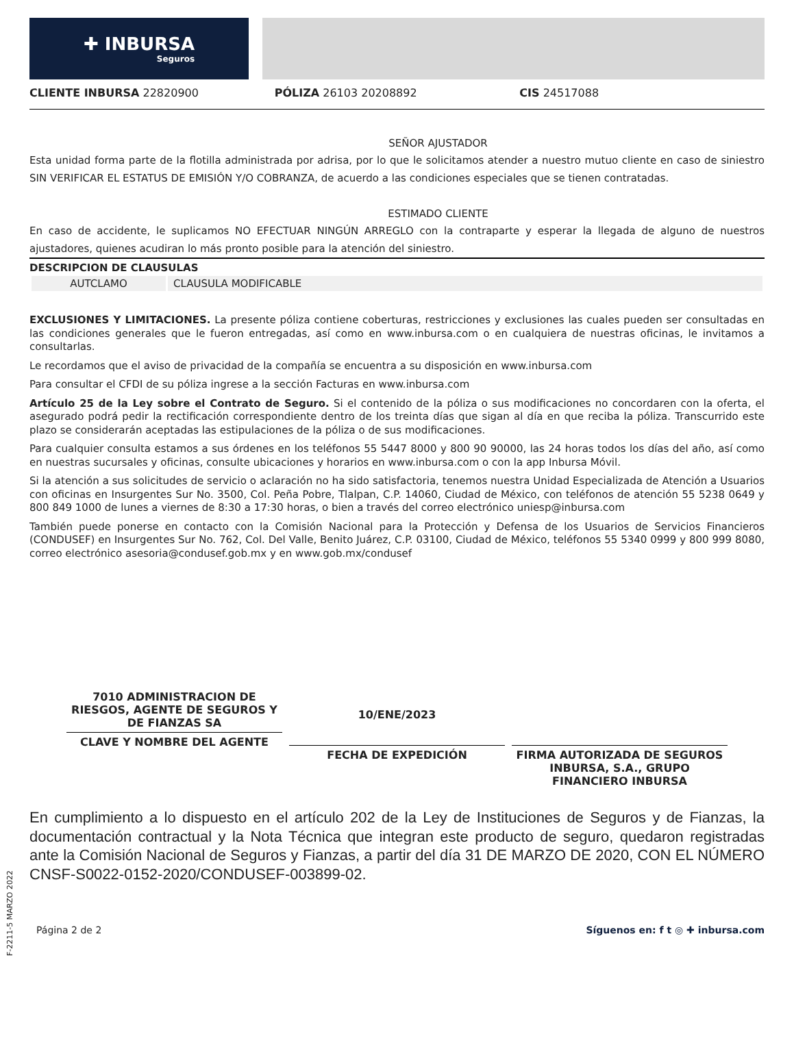✚ INBURSA
Seguros
CLIENTE INBURSA 22820900 PÓLIZA 26103 20208892 CIS 24517088
SEÑOR AJUSTADOR
Esta unidad forma parte de la flotilla administrada por adrisa, por lo que le solicitamos atender a nuestro mutuo cliente en caso de siniestro SIN VERIFICAR EL ESTATUS DE EMISIÓN Y/O COBRANZA, de acuerdo a las condiciones especiales que se tienen contratadas.
ESTIMADO CLIENTE
En caso de accidente, le suplicamos NO EFECTUAR NINGÚN ARREGLO con la contraparte y esperar la llegada de alguno de nuestros ajustadores, quienes acudiran lo más pronto posible para la atención del siniestro.
DESCRIPCION DE CLAUSULAS
| AUTCLAMO | CLAUSULA MODIFICABLE |
EXCLUSIONES Y LIMITACIONES. La presente póliza contiene coberturas, restricciones y exclusiones las cuales pueden ser consultadas en las condiciones generales que le fueron entregadas, así como en www.inbursa.com o en cualquiera de nuestras oficinas, le invitamos a consultarlas.
Le recordamos que el aviso de privacidad de la compañía se encuentra a su disposición en www.inbursa.com
Para consultar el CFDI de su póliza ingrese a la sección Facturas en www.inbursa.com
Artículo 25 de la Ley sobre el Contrato de Seguro. Si el contenido de la póliza o sus modificaciones no concordaren con la oferta, el asegurado podrá pedir la rectificación correspondiente dentro de los treinta días que sigan al día en que reciba la póliza. Transcurrido este plazo se considerarán aceptadas las estipulaciones de la póliza o de sus modificaciones.
Para cualquier consulta estamos a sus órdenes en los teléfonos 55 5447 8000 y 800 90 90000, las 24 horas todos los días del año, así como en nuestras sucursales y oficinas, consulte ubicaciones y horarios en www.inbursa.com o con la app Inbursa Móvil.
Si la atención a sus solicitudes de servicio o aclaración no ha sido satisfactoria, tenemos nuestra Unidad Especializada de Atención a Usuarios con oficinas en Insurgentes Sur No. 3500, Col. Peña Pobre, Tlalpan, C.P. 14060, Ciudad de México, con teléfonos de atención 55 5238 0649 y 800 849 1000 de lunes a viernes de 8:30 a 17:30 horas, o bien a través del correo electrónico uniesp@inbursa.com
También puede ponerse en contacto con la Comisión Nacional para la Protección y Defensa de los Usuarios de Servicios Financieros (CONDUSEF) en Insurgentes Sur No. 762, Col. Del Valle, Benito Juárez, C.P. 03100, Ciudad de México, teléfonos 55 5340 0999 y 800 999 8080, correo electrónico asesoria@condusef.gob.mx y en www.gob.mx/condusef
7010 ADMINISTRACION DE RIESGOS, AGENTE DE SEGUROS Y DE FIANZAS SA
CLAVE Y NOMBRE DEL AGENTE
10/ENE/2023
FECHA DE EXPEDICIÓN
FIRMA AUTORIZADA DE SEGUROS INBURSA, S.A., GRUPO FINANCIERO INBURSA
En cumplimiento a lo dispuesto en el artículo 202 de la Ley de Instituciones de Seguros y de Fianzas, la documentación contractual y la Nota Técnica que integran este producto de seguro, quedaron registradas ante la Comisión Nacional de Seguros y Fianzas, a partir del día 31 DE MARZO DE 2020, CON EL NÚMERO CNSF-S0022-0152-2020/CONDUSEF-003899-02.
Página 2 de 2 Síguenos en: f t ◎ ✚ inbursa.com
F-2211-5 MARZO 2022